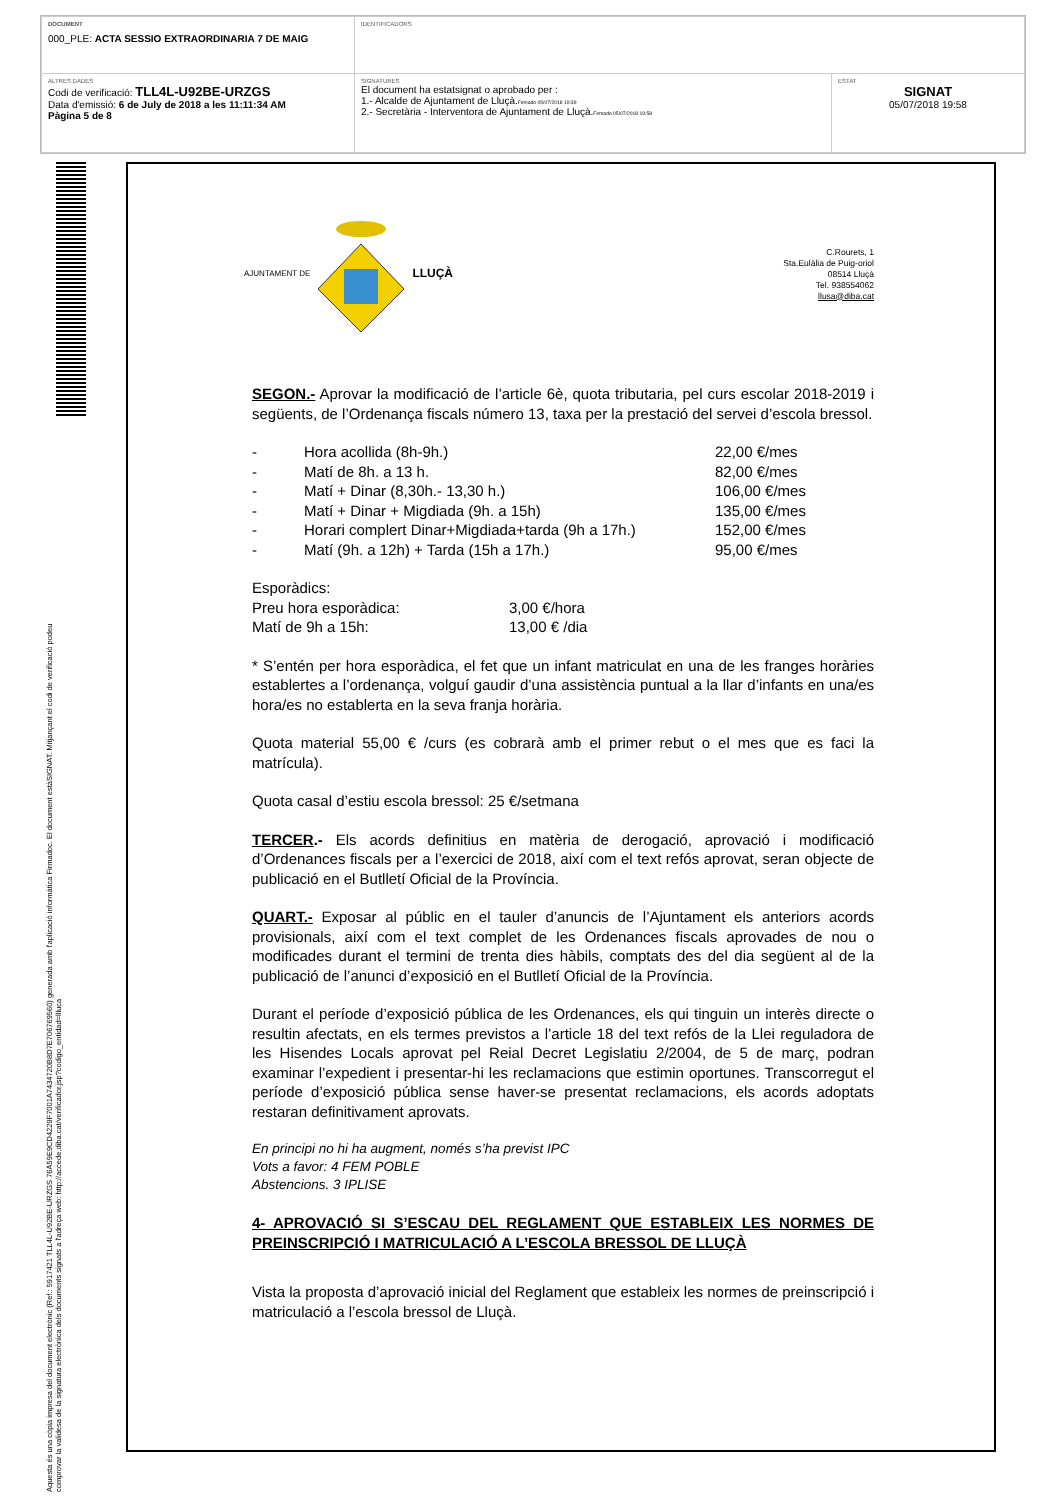| DOCUMENT 000_PLE: ACTA SESSIO EXTRAORDINARIA 7 DE MAIG | IDENTIFICADORS | |
| ALTRES DADES Codi de verificació: TLL4L-U92BE-URZGS Data d'emissió: 6 de July de 2018 a les 11:11:34 AM Pàgina 5 de 8 | SIGNATURES El document ha estatsignat o aprobado per : 1.- Alcalde de Ajuntament de Lluçà. Firmado 05/07/2018 19:39 2.- Secretària - Interventora de Ajuntament de Lluçà. Firmado 05/07/2018 19:58 | ESTAT SIGNAT 05/07/2018 19:58 |
Aquesta és una còpia impresa del document electrònic (Ref.: 5917421 TLL4L-U92BE-URZGS 76A59E9CD4229F7001A7434720B8D7E706769560) generada amb l'aplicació informàtica Firmadoc. El document estàSIGNAT. Mitjançant el codi de verificació podeu
comprovar la validesa de la signatura electrònica dels documents signats a l'adreça web: http://accede.diba.cat/verificador.jsp?codigo_entidad=llluca
AJUNTAMENT DE LLUÇÀ
C.Rourets, 1
Sta.Eulàlia de Puig-oriol
08514 Lluçà
Tel. 938554062
llusa@diba.cat
SEGON.- Aprovar la modificació de l’article 6è, quota tributaria, pel curs escolar 2018-2019 i següents, de l’Ordenança fiscals número 13, taxa per la prestació del servei d’escola bressol.
| - | Hora acollida (8h-9h.) | 22,00 €/mes |
| - | Matí de 8h. a 13 h. | 82,00 €/mes |
| - | Matí + Dinar (8,30h.- 13,30 h.) | 106,00 €/mes |
| - | Matí + Dinar + Migdiada (9h. a 15h) | 135,00 €/mes |
| - | Horari complert Dinar+Migdiada+tarda (9h a 17h.) | 152,00 €/mes |
| - | Matí (9h. a 12h) + Tarda (15h a 17h.) | 95,00 €/mes |
| Esporàdics: | |
| Preu hora esporàdica: | 3,00 €/hora |
| Matí de 9h a 15h: | 13,00 € /dia |
* S’entén per hora esporàdica, el fet que un infant matriculat en una de les franges horàries establertes a l’ordenança, volguí gaudir d’una assistència puntual a la llar d’infants en una/es hora/es no establerta en la seva franja horària.
Quota material 55,00 € /curs (es cobrarà amb el primer rebut o el mes que es faci la matrícula).
Quota casal d’estiu escola bressol: 25 €/setmana
TERCER.- Els acords definitius en matèria de derogació, aprovació i modificació d’Ordenances fiscals per a l’exercici de 2018, així com el text refós aprovat, seran objecte de publicació en el Butlletí Oficial de la Província.
QUART.- Exposar al públic en el tauler d’anuncis de l’Ajuntament els anteriors acords provisionals, així com el text complet de les Ordenances fiscals aprovades de nou o modificades durant el termini de trenta dies hàbils, comptats des del dia següent al de la publicació de l’anunci d’exposició en el Butlletí Oficial de la Província.
Durant el període d’exposició pública de les Ordenances, els qui tinguin un interès directe o resultin afectats, en els termes previstos a l’article 18 del text refós de la Llei reguladora de les Hisendes Locals aprovat pel Reial Decret Legislatiu 2/2004, de 5 de març, podran examinar l’expedient i presentar-hi les reclamacions que estimin oportunes. Transcorregut el període d’exposició pública sense haver-se presentat reclamacions, els acords adoptats restaran definitivament aprovats.
En principi no hi ha augment, només s’ha previst IPC
Vots a favor: 4 FEM POBLE
Abstencions. 3 IPLISE
4- APROVACIÓ SI S’ESCAU DEL REGLAMENT QUE ESTABLEIX LES NORMES DE PREINSCRIPCIÓ I MATRICULACIÓ A L’ESCOLA BRESSOL DE LLUÇÀ
Vista la proposta d’aprovació inicial del Reglament que estableix les normes de preinscripció i matriculació a l’escola bressol de Lluçà.